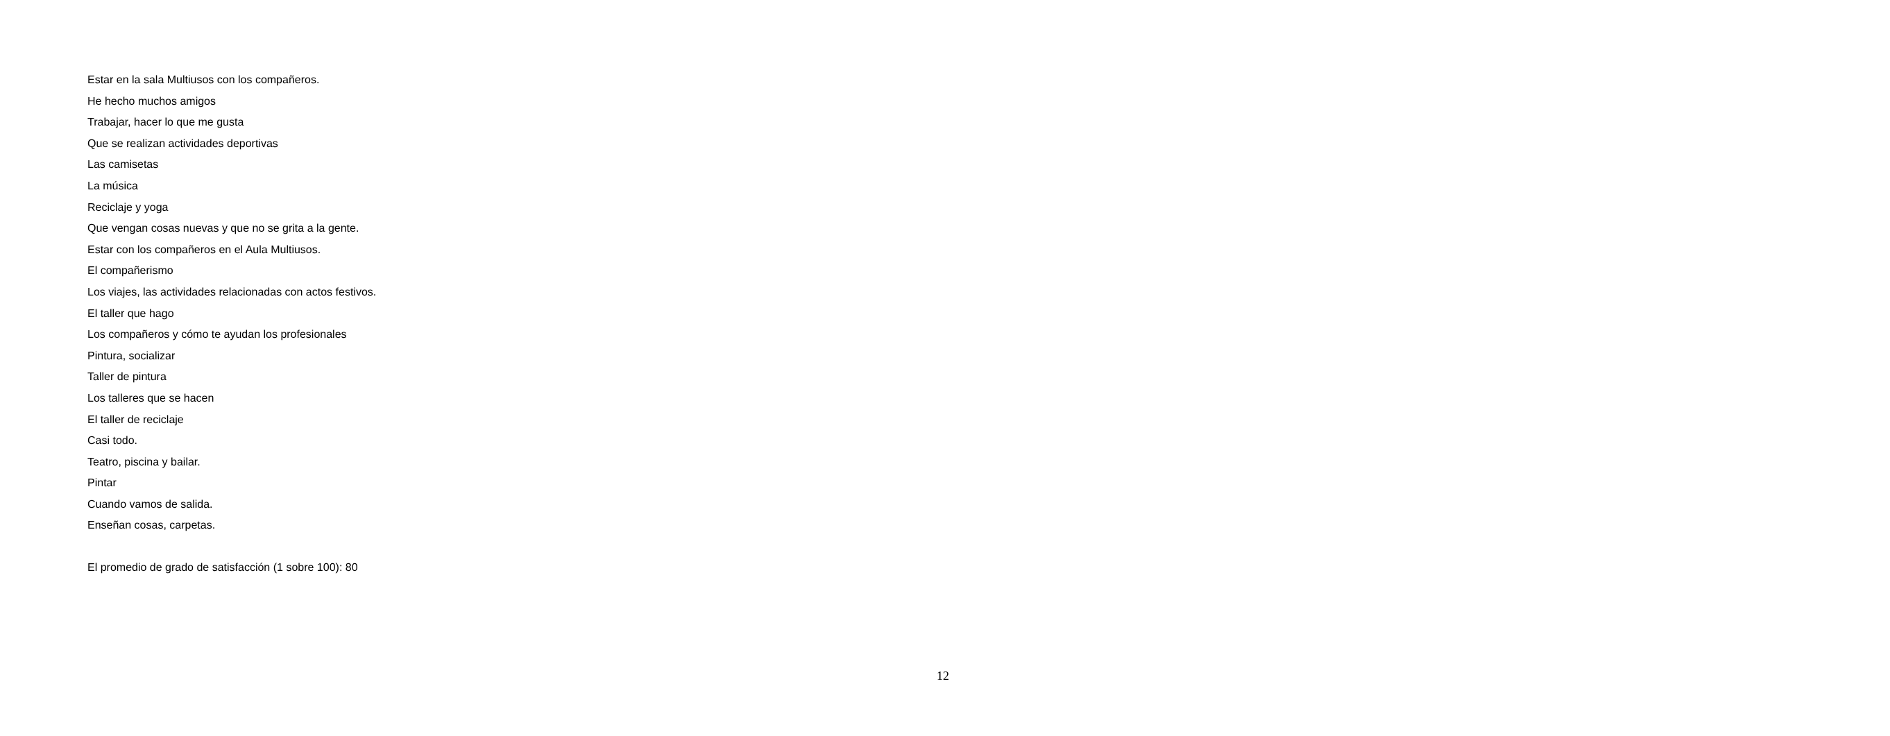Estar en la sala Multiusos con los compañeros.
He hecho muchos amigos
Trabajar, hacer lo que me gusta
Que se realizan actividades deportivas
Las camisetas
La música
Reciclaje y yoga
Que vengan cosas nuevas y que no se grita a la gente.
Estar con los compañeros en el Aula Multiusos.
El compañerismo
Los viajes, las actividades relacionadas con actos festivos.
El taller que hago
Los compañeros y cómo te ayudan los profesionales
Pintura, socializar
Taller de pintura
Los talleres que se hacen
El taller de reciclaje
Casi todo.
Teatro, piscina y bailar.
Pintar
Cuando vamos de salida.
Enseñan cosas, carpetas.
El promedio de grado de satisfacción (1 sobre 100): 80
12